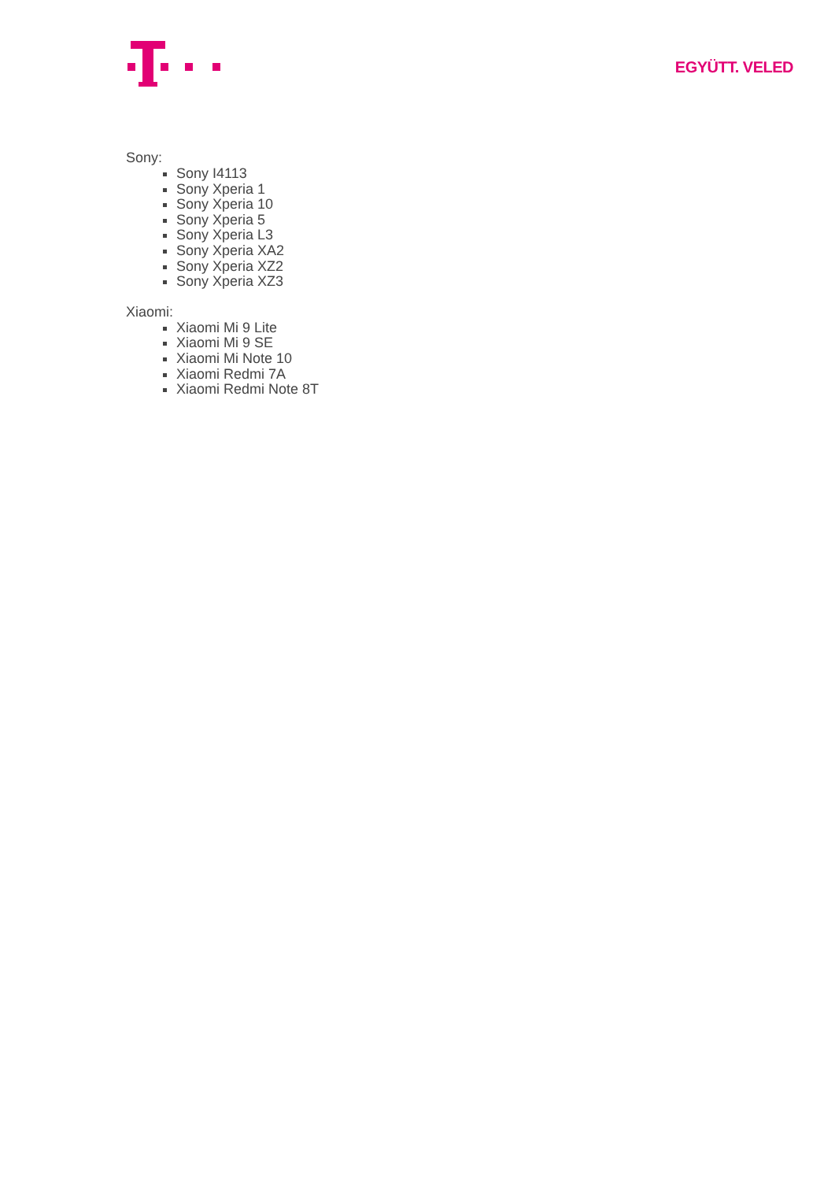EGYÜTT. VELED
Sony:
Sony I4113
Sony Xperia 1
Sony Xperia 10
Sony Xperia 5
Sony Xperia L3
Sony Xperia XA2
Sony Xperia XZ2
Sony Xperia XZ3
Xiaomi:
Xiaomi Mi 9 Lite
Xiaomi Mi 9 SE
Xiaomi Mi Note 10
Xiaomi Redmi 7A
Xiaomi Redmi Note 8T